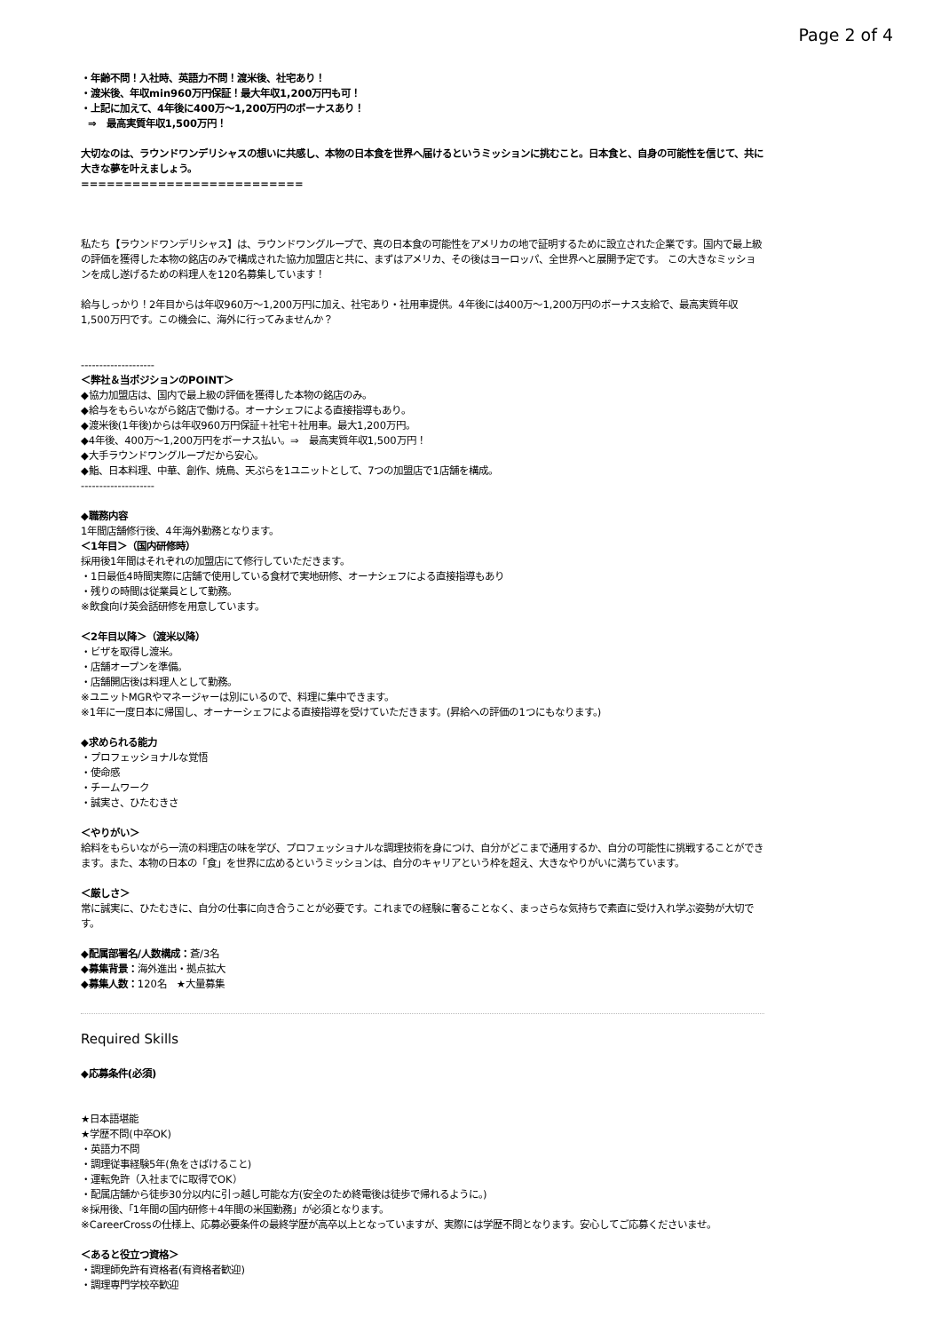Page 2 of 4
・年齢不問！入社時、英語力不問！渡米後、社宅あり！
・渡米後、年収min960万円保証！最大年収1,200万円も可！
・上記に加えて、4年後に400万～1,200万円のボーナスあり！
⇒　最高実質年収1,500万円！
大切なのは、ラウンドワンデリシャスの想いに共感し、本物の日本食を世界へ届けるというミッションに挑むこと。日本食と、自身の可能性を信じて、共に大きな夢を叶えましょう。
==========================
私たち【ラウンドワンデリシャス】は、ラウンドワングループで、真の日本食の可能性をアメリカの地で証明するために設立された企業です。国内で最上級の評価を獲得した本物の銘店のみで構成された協力加盟店と共に、まずはアメリカ、その後はヨーロッパ、全世界へと展開予定です。 この大きなミッションを成し遂げるための料理人を120名募集しています！
給与しっかり！2年目からは年収960万～1,200万円に加え、社宅あり・社用車提供。4年後には400万～1,200万円のボーナス支給で、最高実質年収1,500万円です。この機会に、海外に行ってみませんか？
--------------------
＜弊社＆当ポジションのPOINT＞
◆協力加盟店は、国内で最上級の評価を獲得した本物の銘店のみ。
◆給与をもらいながら銘店で働ける。オーナシェフによる直接指導もあり。
◆渡米後(1年後)からは年収960万円保証＋社宅＋社用車。最大1,200万円。
◆4年後、400万～1,200万円をボーナス払い。⇒　最高実質年収1,500万円！
◆大手ラウンドワングループだから安心。
◆鮨、日本料理、中華、創作、焼鳥、天ぷらを1ユニットとして、7つの加盟店で1店舗を構成。
--------------------
◆職務内容
1年間店舗修行後、4年海外勤務となります。
＜1年目＞（国内研修時）
採用後1年間はそれぞれの加盟店にて修行していただきます。
・1日最低4時間実際に店舗で使用している食材で実地研修、オーナシェフによる直接指導もあり
・残りの時間は従業員として勤務。
※飲食向け英会話研修を用意しています。
＜2年目以降＞（渡米以降）
・ビザを取得し渡米。
・店舗オープンを準備。
・店舗開店後は料理人として勤務。
※ユニットMGRやマネージャーは別にいるので、料理に集中できます。
※1年に一度日本に帰国し、オーナーシェフによる直接指導を受けていただきます。(昇給への評価の1つにもなります。)
◆求められる能力
・プロフェッショナルな覚悟
・使命感
・チームワーク
・誠実さ、ひたむきさ
＜やりがい＞
給料をもらいながら一流の料理店の味を学び、プロフェッショナルな調理技術を身につけ、自分がどこまで通用するか、自分の可能性に挑戦することができます。また、本物の日本の「食」を世界に広めるというミッションは、自分のキャリアという枠を超え、大きなやりがいに満ちています。
＜厳しさ＞
常に誠実に、ひたむきに、自分の仕事に向き合うことが必要です。これまでの経験に奢ることなく、まっさらな気持ちで素直に受け入れ学ぶ姿勢が大切です。
◆配属部署名/人数構成：蒼/3名
◆募集背景：海外進出・拠点拡大
◆募集人数：120名　★大量募集
Required Skills
◆応募条件(必須)
★日本語堪能
★学歴不問(中卒OK)
・英語力不問
・調理従事経験5年(魚をさばけること)
・運転免許（入社までに取得でOK）
・配属店舗から徒歩30分以内に引っ越し可能な方(安全のため終電後は徒歩で帰れるように。)
※採用後、「1年間の国内研修＋4年間の米国勤務」が必須となります。
※CareerCrossの仕様上、応募必要条件の最終学歴が高卒以上となっていますが、実際には学歴不問となります。安心してご応募くださいませ。
＜あると役立つ資格＞
・調理師免許有資格者(有資格者歓迎)
・調理専門学校卒歓迎